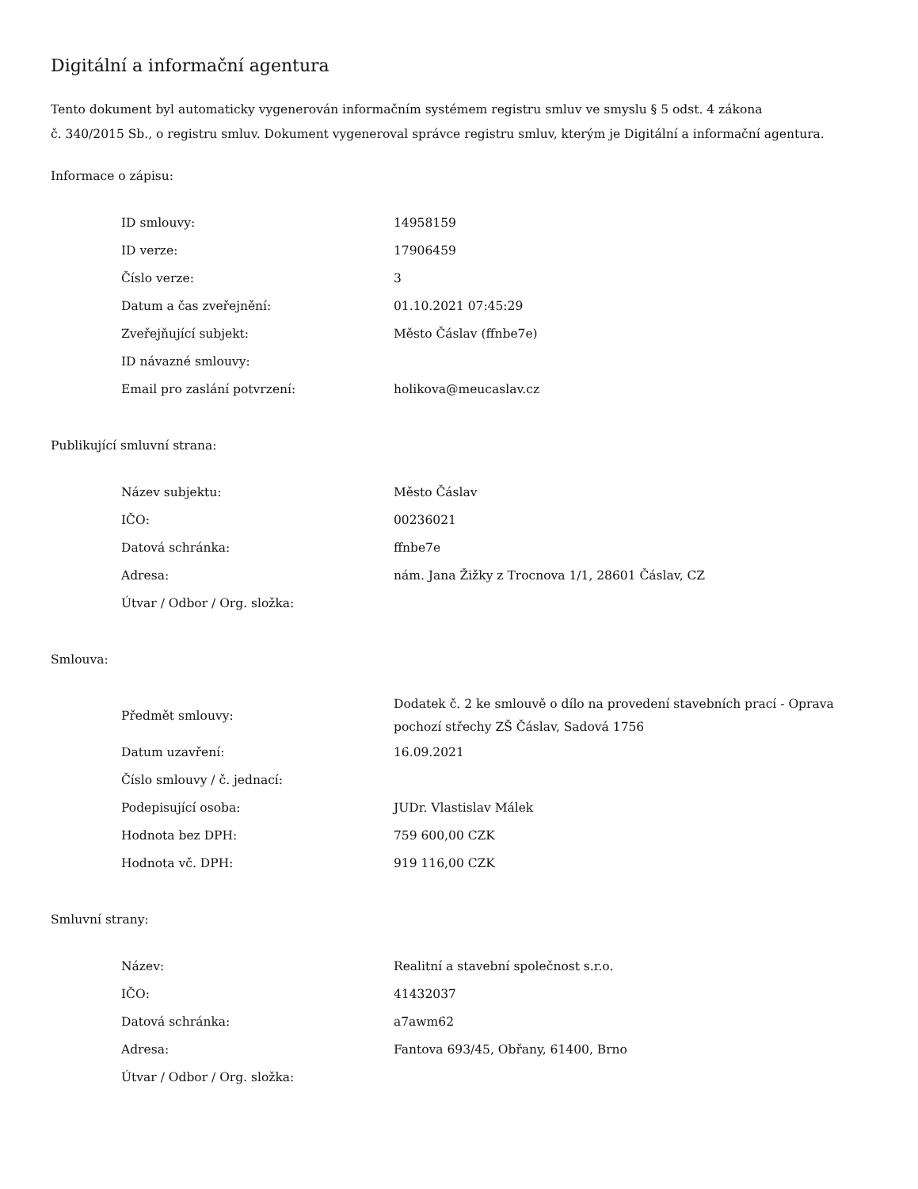Digitální a informační agentura
Tento dokument byl automaticky vygenerován informačním systémem registru smluv ve smyslu § 5 odst. 4 zákona
č. 340/2015 Sb., o registru smluv. Dokument vygeneroval správce registru smluv, kterým je Digitální a informační agentura.
Informace o zápisu:
| ID smlouvy: | 14958159 |
| ID verze: | 17906459 |
| Číslo verze: | 3 |
| Datum a čas zveřejnění: | 01.10.2021 07:45:29 |
| Zveřejňující subjekt: | Město Čáslav (ffnbe7e) |
| ID návazné smlouvy: | |
| Email pro zaslání potvrzení: | holikova@meucaslav.cz |
Publikující smluvní strana:
| Název subjektu: | Město Čáslav |
| IČO: | 00236021 |
| Datová schránka: | ffnbe7e |
| Adresa: | nám. Jana Žižky z Trocnova 1/1, 28601 Čáslav, CZ |
| Útvar / Odbor / Org. složka: | |
Smlouva:
| Předmět smlouvy: | Dodatek č. 2 ke smlouvě o dílo na provedení stavebních prací - Oprava pochozí střechy ZŠ Čáslav, Sadová 1756 |
| Datum uzavření: | 16.09.2021 |
| Číslo smlouvy / č. jednací: | |
| Podepisující osoba: | JUDr. Vlastislav Málek |
| Hodnota bez DPH: | 759 600,00 CZK |
| Hodnota vč. DPH: | 919 116,00 CZK |
Smluvní strany:
| Název: | Realitní a stavební společnost s.r.o. |
| IČO: | 41432037 |
| Datová schránka: | a7awm62 |
| Adresa: | Fantova 693/45, Obřany, 61400, Brno |
| Útvar / Odbor / Org. složka: | |